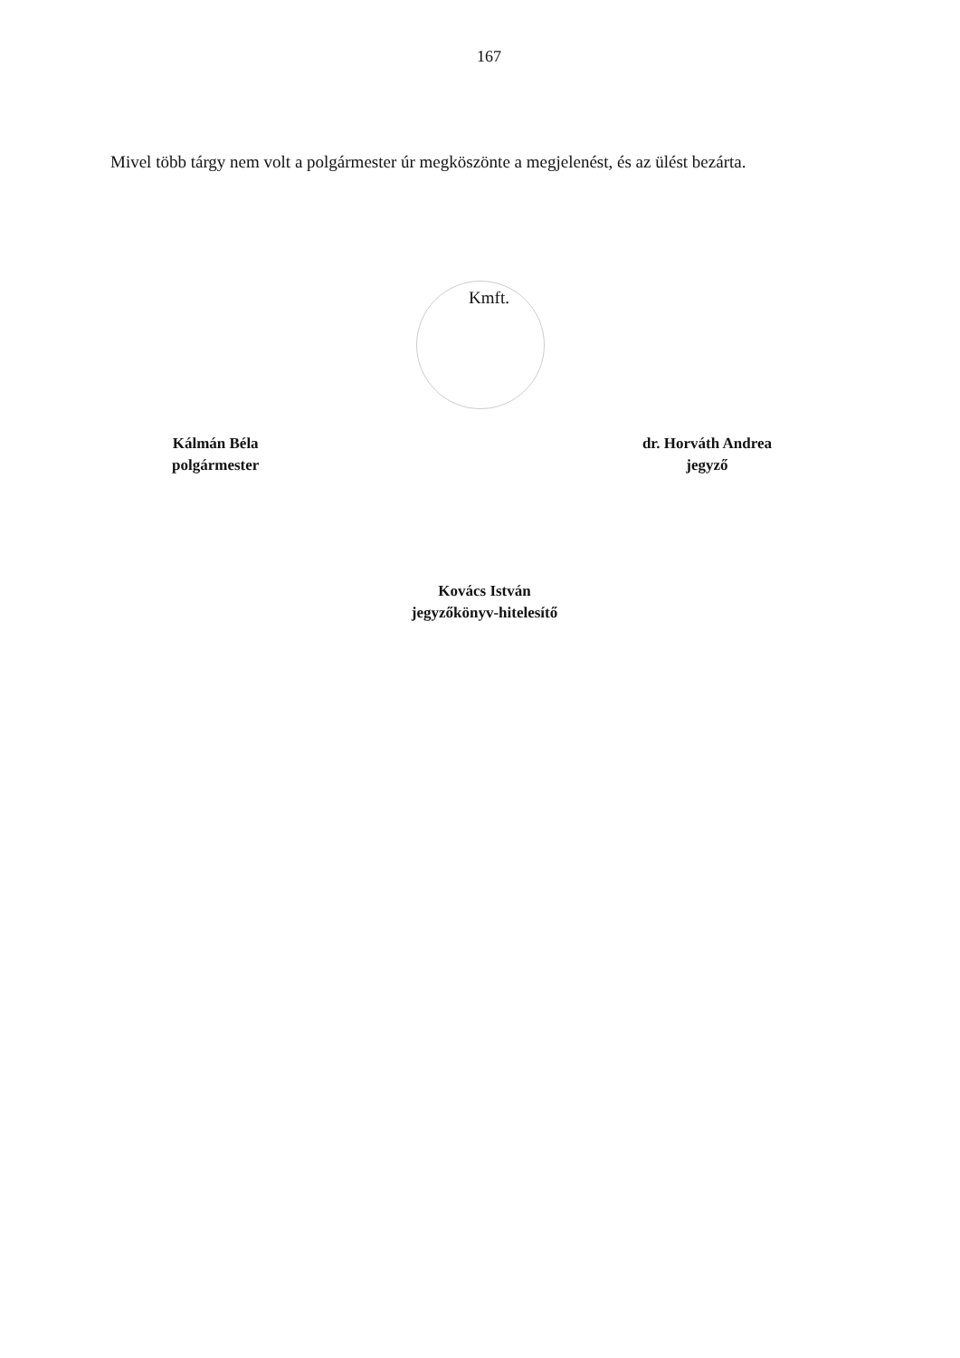167
Mivel több tárgy nem volt a polgármester úr megköszönte a megjelenést, és az ülést bezárta.
Kmft.
Kálmán Béla
polgármester
dr. Horváth Andrea
jegyző
Kovács István
jegyzőkönyv-hitelesítő